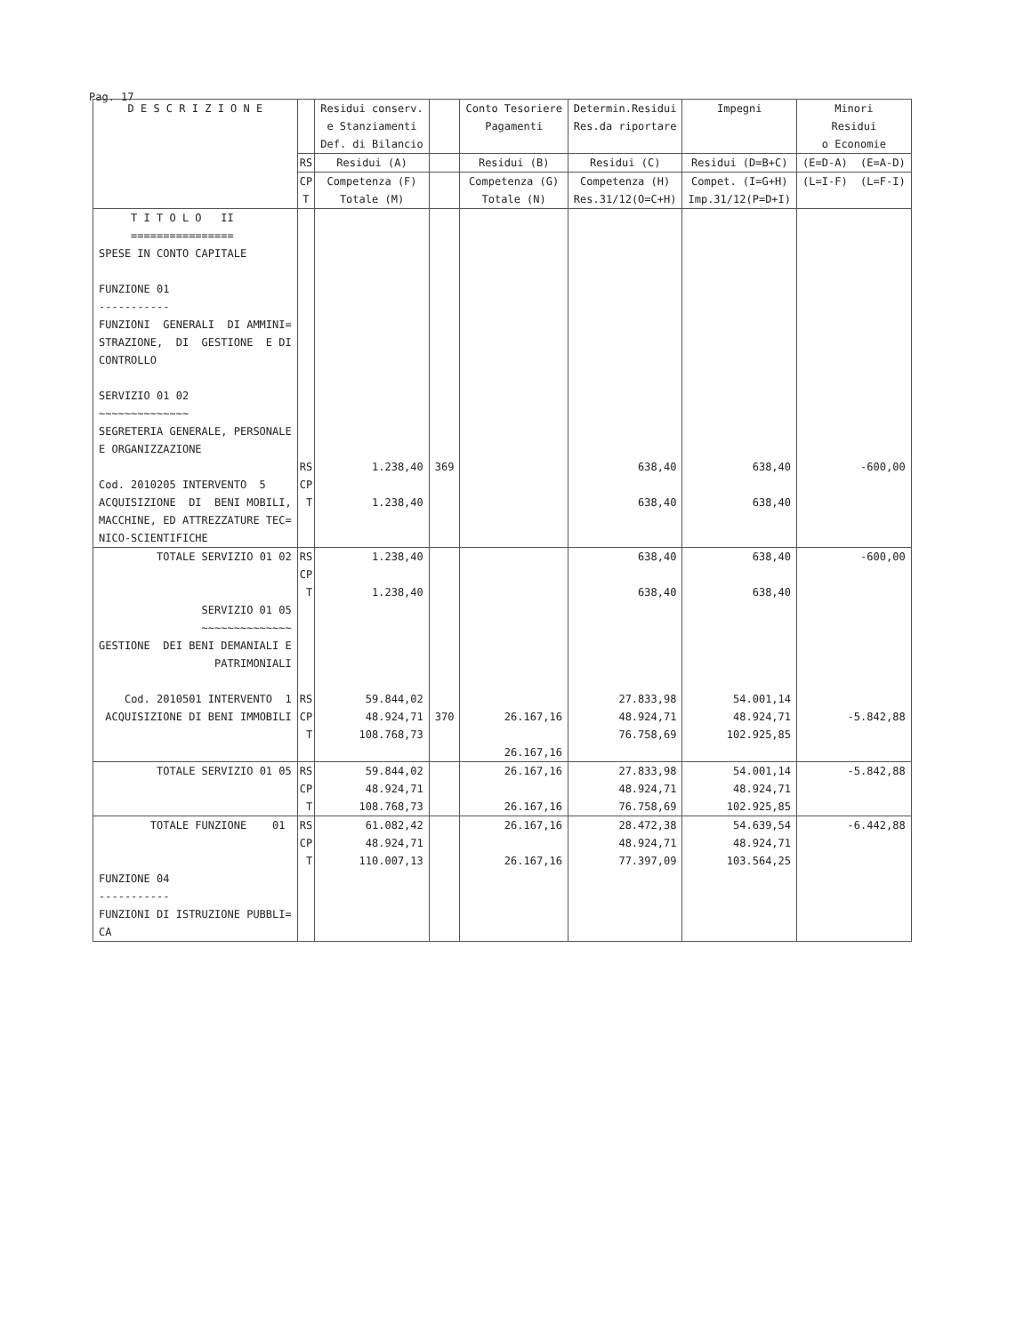Pag. 17
| D E S C R I Z I O N E | | Residui conserv. e Stanziamenti Def. di Bilancio | | Conto Tesoriere Pagamenti | Determin.Residui Res.da riportare | Impegni | Minori Residui o Economie |
| --- | --- | --- | --- | --- | --- | --- | --- |
| | RS | Residui (A) | | Residui (B) | Residui (C) | Residui (D=B+C) | (E=D-A) (E=A-D) |
| | CP T | Competenza (F) Totale (M) | | Competenza (G) Totale (N) | Competenza (H) Res.31/12(O=C+H) | Compet. (I=G+H) Imp.31/12(P=D+I) | (L=I-F) (L=F-I) |
| T I T O L O II ================ SPESE IN CONTO CAPITALE FUNZIONE 01 ----------- FUNZIONI GENERALI DI AMMINI= STRAZIONE, DI GESTIONE E DI CONTROLLO SERVIZIO 01 02 ~~~~~~~~~~~~~~ SEGRETERIA GENERALE, PERSONALE E ORGANIZZAZIONE Cod. 2010205 INTERVENTO 5 ACQUISIZIONE DI BENI MOBILI, MACCHINE, ED ATTREZZATURE TEC= NICO-SCIENTIFICHE | RS CP T | 1.238,40 1.238,40 | 369 | | 638,40 638,40 | 638,40 638,40 | -600,00 |
| TOTALE SERVIZIO 01 02 SERVIZIO 01 05 ~~~~~~~~~~~~~~ GESTIONE DEI BENI DEMANIALI E PATRIMONIALI Cod. 2010501 INTERVENTO 1 ACQUISIZIONE DI BENI IMMOBILI | RS CP T RS CP T | 1.238,40 1.238,40 59.844,02 48.924,71 108.768,73 | 370 | 26.167,16 26.167,16 | 638,40 638,40 27.833,98 48.924,71 76.758,69 | 638,40 638,40 54.001,14 48.924,71 102.925,85 | -600,00 -5.842,88 |
| TOTALE SERVIZIO 01 05 | RS CP T | 59.844,02 48.924,71 108.768,73 | | 26.167,16 26.167,16 | 27.833,98 48.924,71 76.758,69 | 54.001,14 48.924,71 102.925,85 | -5.842,88 |
| TOTALE FUNZIONE 01 FUNZIONE 04 ----------- FUNZIONI DI ISTRUZIONE PUBBLI= CA | RS CP T | 61.082,42 48.924,71 110.007,13 | | 26.167,16 26.167,16 | 28.472,38 48.924,71 77.397,09 | 54.639,54 48.924,71 103.564,25 | -6.442,88 |